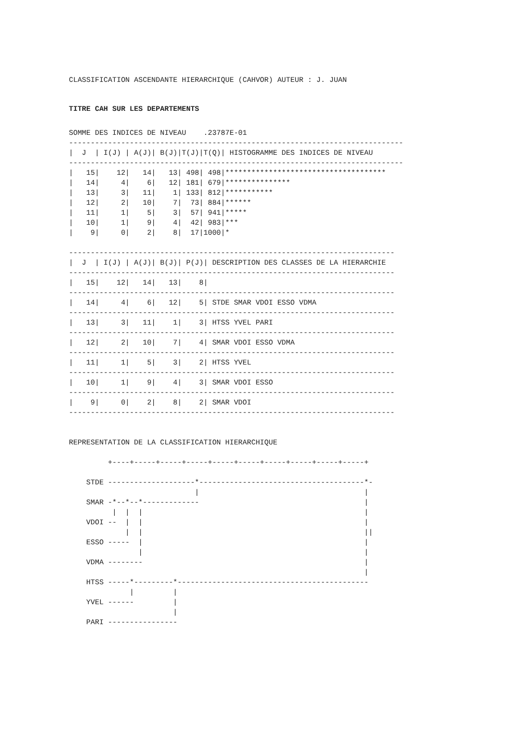CLASSIFICATION ASCENDANTE HIERARCHIQUE (CAHVOR) AUTEUR : J. JUAN
TITRE CAH SUR LES DEPARTEMENTSSOMME DES INDICES DE NIVEAU    .23787E-01
-----------------------------------------------------------------------------
|  J  | I(J) | A(J)| B(J)|T(J)|T(Q)| HISTOGRAMME DES INDICES DE NIVEAU
-----------------------------------------------------------------------------
|   15|    12|   14|   13| 498| 498|*************************************
|   14|     4|    6|   12| 181| 679|***************
|   13|     3|   11|    1| 133| 812|***********
|   12|     2|   10|    7|  73| 884|******
|   11|     1|    5|    3|  57| 941|*****
|   10|     1|    9|    4|  42| 983|***
|    9|     0|    2|    8|  17|1000|*

---------------------------------------------------------------------------
|  J  | I(J) | A(J)| B(J)| P(J)| DESCRIPTION DES CLASSES DE LA HIERARCHIE
---------------------------------------------------------------------------
|   15|    12|   14|   13|    8|
---------------------------------------------------------------------------
|   14|     4|    6|   12|    5| STDE SMAR VDOI ESSO VDMA
---------------------------------------------------------------------------
|   13|     3|   11|    1|    3| HTSS YVEL PARI
---------------------------------------------------------------------------
|   12|     2|   10|    7|    4| SMAR VDOI ESSO VDMA
---------------------------------------------------------------------------
|   11|     1|    5|    3|    2| HTSS YVEL
---------------------------------------------------------------------------
|   10|     1|    9|    4|    3| SMAR VDOI ESSO
---------------------------------------------------------------------------
|    9|     0|    2|    8|    2| SMAR VDOI
---------------------------------------------------------------------------


REPRESENTATION DE LA CLASSIFICATION HIERARCHIQUE

         +----+-----+-----+-----+-----+-----+-----+-----+-----+-----+

    STDE --------------------*--------------------------------------*-
                             |                                      |
    SMAR -*--*--*-------------                                      |
          |  |  |                                                   |
    VDOI --  |  |                                                   |
             |  |                                                   ||
    ESSO -----  |                                                   |
                |                                                   |
    VDMA --------                                                   |
                                                                    |
    HTSS -----*---------*--------------------------------------------
              |         |
    YVEL ------         |
                        |
    PARI ----------------